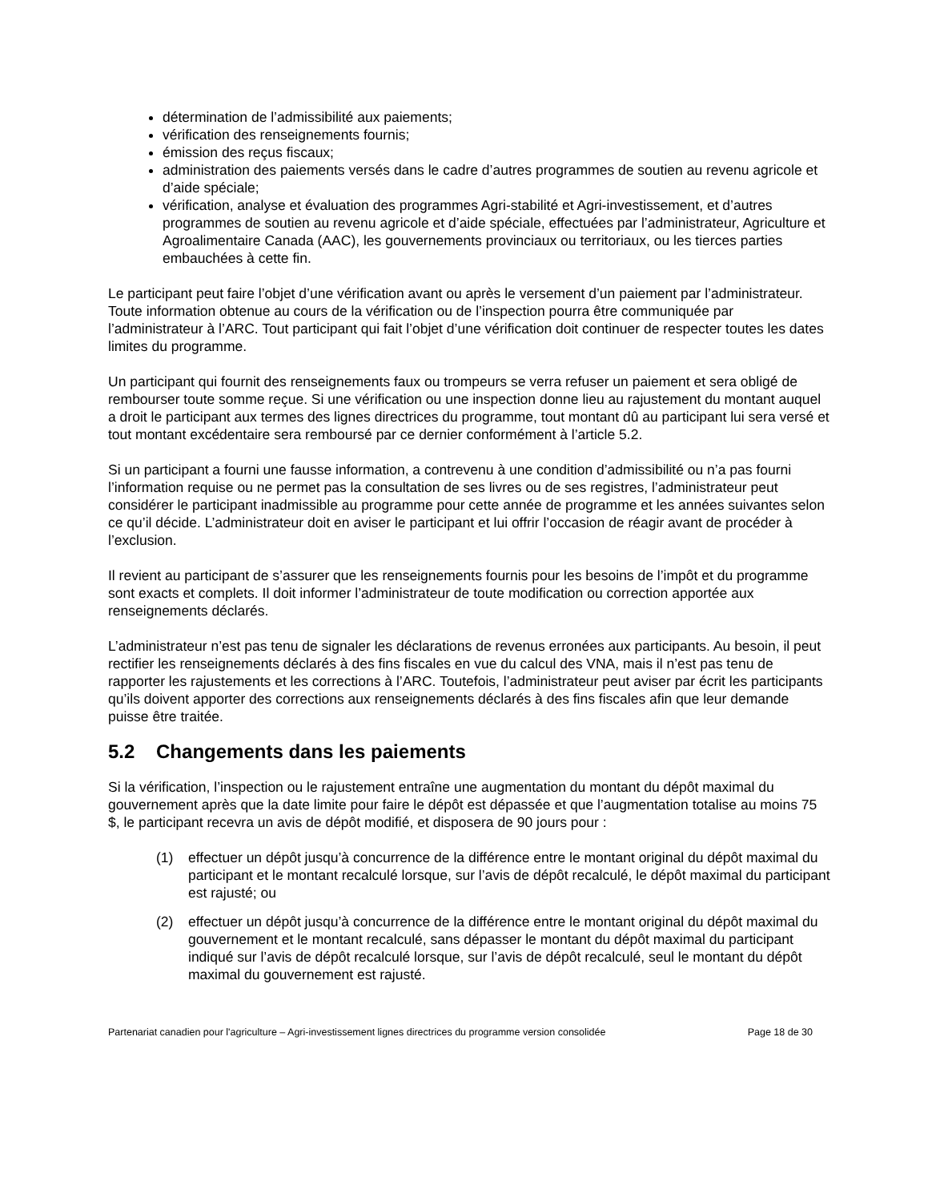détermination de l’admissibilité aux paiements;
vérification des renseignements fournis;
émission des reçus fiscaux;
administration des paiements versés dans le cadre d’autres programmes de soutien au revenu agricole et d’aide spéciale;
vérification, analyse et évaluation des programmes Agri-stabilité et Agri-investissement, et d’autres programmes de soutien au revenu agricole et d’aide spéciale, effectuées par l’administrateur, Agriculture et Agroalimentaire Canada (AAC), les gouvernements provinciaux ou territoriaux, ou les tierces parties embauchées à cette fin.
Le participant peut faire l’objet d’une vérification avant ou après le versement d’un paiement par l’administrateur. Toute information obtenue au cours de la vérification ou de l’inspection pourra être communiquée par l’administrateur à l’ARC. Tout participant qui fait l’objet d’une vérification doit continuer de respecter toutes les dates limites du programme.
Un participant qui fournit des renseignements faux ou trompeurs se verra refuser un paiement et sera obligé de rembourser toute somme reçue. Si une vérification ou une inspection donne lieu au rajustement du montant auquel a droit le participant aux termes des lignes directrices du programme, tout montant dû au participant lui sera versé et tout montant excédentaire sera remboursé par ce dernier conformément à l’article 5.2.
Si un participant a fourni une fausse information, a contrevenu à une condition d’admissibilité ou n’a pas fourni l’information requise ou ne permet pas la consultation de ses livres ou de ses registres, l’administrateur peut considérer le participant inadmissible au programme pour cette année de programme et les années suivantes selon ce qu’il décide. L’administrateur doit en aviser le participant et lui offrir l’occasion de réagir avant de procéder à l’exclusion.
Il revient au participant de s’assurer que les renseignements fournis pour les besoins de l’impôt et du programme sont exacts et complets. Il doit informer l’administrateur de toute modification ou correction apportée aux renseignements déclarés.
L’administrateur n’est pas tenu de signaler les déclarations de revenus erronées aux participants. Au besoin, il peut rectifier les renseignements déclarés à des fins fiscales en vue du calcul des VNA, mais il n’est pas tenu de rapporter les rajustements et les corrections à l’ARC. Toutefois, l’administrateur peut aviser par écrit les participants qu’ils doivent apporter des corrections aux renseignements déclarés à des fins fiscales afin que leur demande puisse être traitée.
5.2 Changements dans les paiements
Si la vérification, l’inspection ou le rajustement entraîne une augmentation du montant du dépôt maximal du gouvernement après que la date limite pour faire le dépôt est dépassée et que l’augmentation totalise au moins 75 $, le participant recevra un avis de dépôt modifié, et disposera de 90 jours pour :
(1) effectuer un dépôt jusqu’à concurrence de la différence entre le montant original du dépôt maximal du participant et le montant recalculé lorsque, sur l’avis de dépôt recalculé, le dépôt maximal du participant est rajusté; ou
(2) effectuer un dépôt jusqu’à concurrence de la différence entre le montant original du dépôt maximal du gouvernement et le montant recalculé, sans dépasser le montant du dépôt maximal du participant indiqué sur l’avis de dépôt recalculé lorsque, sur l’avis de dépôt recalculé, seul le montant du dépôt maximal du gouvernement est rajusté.
Partenariat canadien pour l'agriculture – Agri-investissement lignes directrices du programme version consolidée Page 18 de 30